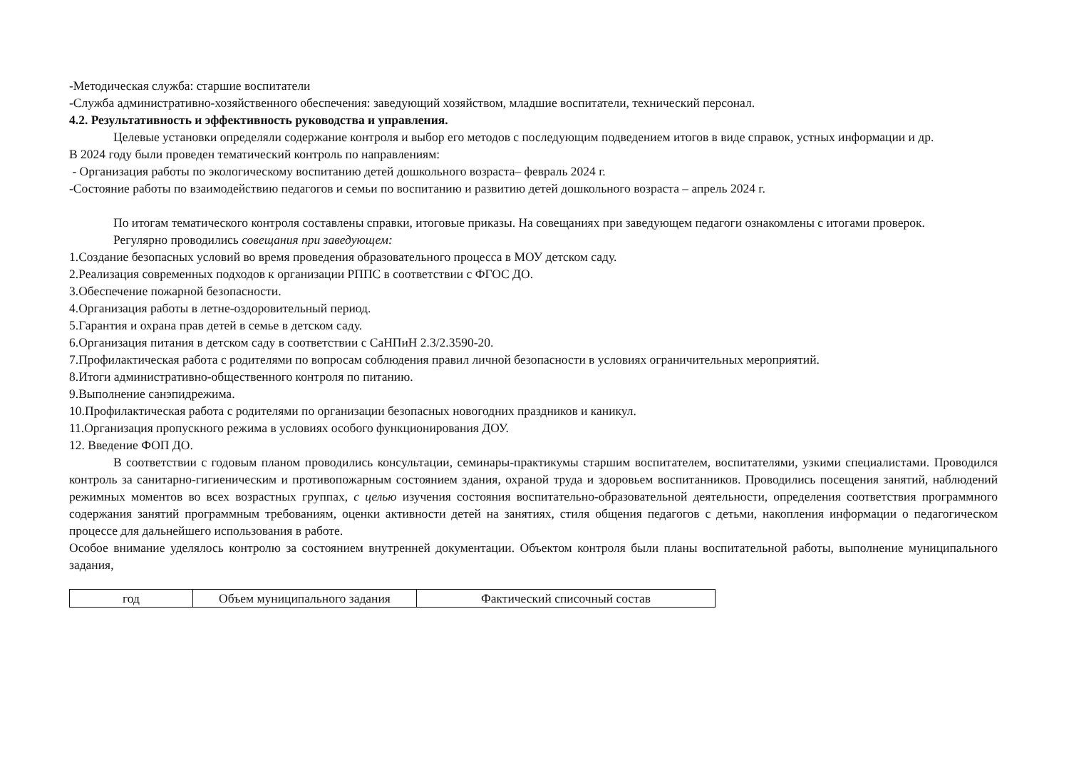-Методическая служба: старшие воспитатели
-Служба административно-хозяйственного обеспечения: заведующий хозяйством, младшие воспитатели, технический персонал.
4.2. Результативность и эффективность руководства и управления.
Целевые установки определяли содержание контроля и выбор его методов с последующим подведением итогов в виде справок, устных информации и др.
В 2024 году были проведен тематический контроль по направлениям:
- Организация работы по экологическому воспитанию детей дошкольного возраста– февраль 2024 г.
-Состояние работы по взаимодействию педагогов и семьи по воспитанию и развитию детей дошкольного возраста – апрель 2024 г.
По итогам тематического контроля составлены справки, итоговые приказы. На совещаниях при заведующем педагоги ознакомлены с итогами проверок.
Регулярно проводились совещания при заведующем:
1.Создание безопасных условий во время проведения образовательного процесса в МОУ детском саду.
2.Реализация современных подходов к организации РППС в соответствии с ФГОС ДО.
3.Обеспечение пожарной безопасности.
4.Организация работы в летне-оздоровительный период.
5.Гарантия и охрана прав детей в семье в детском саду.
6.Организация питания в детском саду в соответствии с СаНПиН 2.3/2.3590-20.
7.Профилактическая работа с родителями по вопросам соблюдения правил личной безопасности в условиях ограничительных мероприятий.
8.Итоги административно-общественного контроля по питанию.
9.Выполнение санэпидрежима.
10.Профилактическая работа с родителями по организации безопасных новогодних праздников и каникул.
11.Организация пропускного режима в условиях особого функционирования ДОУ.
12. Введение ФОП ДО.
В соответствии с годовым планом проводились консультации, семинары-практикумы старшим воспитателем, воспитателями, узкими специалистами. Проводился контроль за санитарно-гигиеническим и противопожарным состоянием здания, охраной труда и здоровьем воспитанников. Проводились посещения занятий, наблюдений режимных моментов во всех возрастных группах, с целью изучения состояния воспитательно-образовательной деятельности, определения соответствия программного содержания занятий программным требованиям, оценки активности детей на занятиях, стиля общения педагогов с детьми, накопления информации о педагогическом процессе для дальнейшего использования в работе.
Особое внимание уделялось контролю за состоянием внутренней документации. Объектом контроля были планы воспитательной работы, выполнение муниципального задания,
| год | Объем муниципального задания | Фактический списочный состав |